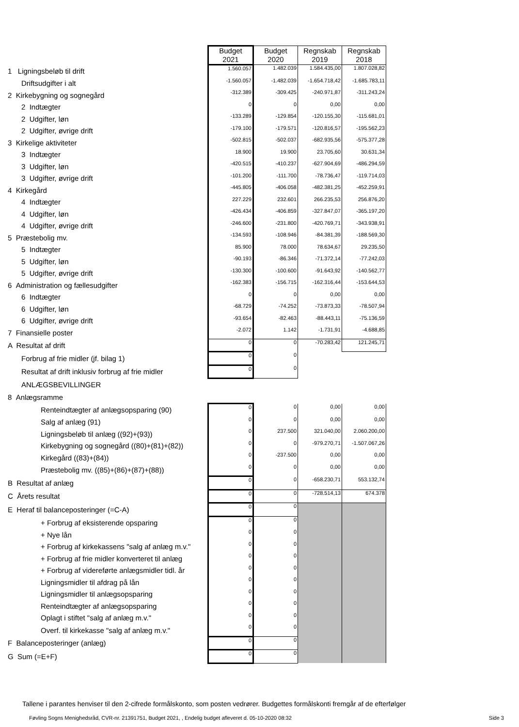| | Budget 2021 | Budget 2020 | Regnskab 2019 | Regnskab 2018 |
| 1 Ligningsbeløb til drift | 1.560.057 | 1.482.039 | 1.584.435,00 | 1.807.028,82 |
| Driftsudgifter i alt | -1.560.057 | -1.482.039 | -1.654.718,42 | -1.685.783,11 |
| 2 Kirkebygning og sognegård | -312.389 | -309.425 | -240.971,87 | -311.243,24 |
| 2 Indtægter | 0 | 0 | 0,00 | 0,00 |
| 2 Udgifter, løn | -133.289 | -129.854 | -120.155,30 | -115.681,01 |
| 2 Udgifter, øvrige drift | -179.100 | -179.571 | -120.816,57 | -195.562,23 |
| 3 Kirkelige aktiviteter | -502.815 | -502.037 | -682.935,56 | -575.377,28 |
| 3 Indtægter | 18.900 | 19.900 | 23.705,60 | 30.631,34 |
| 3 Udgifter, løn | -420.515 | -410.237 | -627.904,69 | -486.294,59 |
| 3 Udgifter, øvrige drift | -101.200 | -111.700 | -78.736,47 | -119.714,03 |
| 4 Kirkegård | -445.805 | -406.058 | -482.381,25 | -452.259,91 |
| 4 Indtægter | 227.229 | 232.601 | 266.235,53 | 256.876,20 |
| 4 Udgifter, løn | -426.434 | -406.859 | -327.847,07 | -365.197,20 |
| 4 Udgifter, øvrige drift | -246.600 | -231.800 | -420.769,71 | -343.938,91 |
| 5 Præstebolig mv. | -134.593 | -108.946 | -84.381,39 | -188.569,30 |
| 5 Indtægter | 85.900 | 78.000 | 78.634,67 | 29.235,50 |
| 5 Udgifter, løn | -90.193 | -86.346 | -71.372,14 | -77.242,03 |
| 5 Udgifter, øvrige drift | -130.300 | -100.600 | -91.643,92 | -140.562,77 |
| 6 Administration og fællesudgifter | -162.383 | -156.715 | -162.316,44 | -153.644,53 |
| 6 Indtægter | 0 | 0 | 0,00 | 0,00 |
| 6 Udgifter, løn | -68.729 | -74.252 | -73.873,33 | -78.507,94 |
| 6 Udgifter, øvrige drift | -93.654 | -82.463 | -88.443,11 | -75.136,59 |
| 7 Finansielle poster | -2.072 | 1.142 | -1.731,91 | -4.688,85 |
| A Resultat af drift | 0 | 0 | -70.283,42 | 121.245,71 |
| Forbrug af frie midler (jf. bilag 1) | 0 | 0 | | |
| Resultat af drift inklusiv forbrug af frie midler | 0 | 0 | | |
| ANLÆGSBEVILLINGER | | | | |
| 8 Anlægsramme | | | | |
| Renteindtægter af anlægsopsparing (90) | 0 | 0 | 0,00 | 0,00 |
| Salg af anlæg (91) | 0 | 0 | 0,00 | 0,00 |
| Ligningsbeløb til anlæg ((92)+(93)) | 0 | 237.500 | 321.040,00 | 2.060.200,00 |
| Kirkebygning og sognegård ((80)+(81)+(82)) | 0 | 0 | -979.270,71 | -1.507.067,26 |
| Kirkegård ((83)+(84)) | 0 | -237.500 | 0,00 | 0,00 |
| Præstebolig mv. ((85)+(86)+(87)+(88)) | 0 | 0 | 0,00 | 0,00 |
| B Resultat af anlæg | 0 | 0 | -658.230,71 | 553.132,74 |
| C Årets resultat | 0 | 0 | -728.514,13 | 674.378 |
| E Heraf til balanceposteringer (=C-A) | 0 | 0 | | |
| + Forbrug af eksisterende opsparing | 0 | 0 | | |
| + Nye lån | 0 | 0 | | |
| + Forbrug af kirkekassens "salg af anlæg m.v." | 0 | 0 | | |
| + Forbrug af frie midler konverteret til anlæg | 0 | 0 | | |
| + Forbrug af videreførte anlægsmidler tidl. år | 0 | 0 | | |
| Ligningsmidler til afdrag på lån | 0 | 0 | | |
| Ligningsmidler til anlægsopsparing | 0 | 0 | | |
| Renteindtægter af anlægsopsparing | 0 | 0 | | |
| Oplagt i stiftet "salg af anlæg m.v." | 0 | 0 | | |
| Overf. til kirkekasse "salg af anlæg m.v." | 0 | 0 | | |
| F Balanceposteringer (anlæg) | 0 | 0 | | |
| G Sum (=E+F) | 0 | 0 | | |
Tallene i parantes henviser til den 2-cifrede formålskonto, som posten vedrører. Budgettes formålskonti fremgår af de efterfølger
Føvling Sogns Menighedsråd, CVR-nr. 21391751, Budget 2021, , Endelig budget afleveret d. 05-10-2020 08:32 Side 3